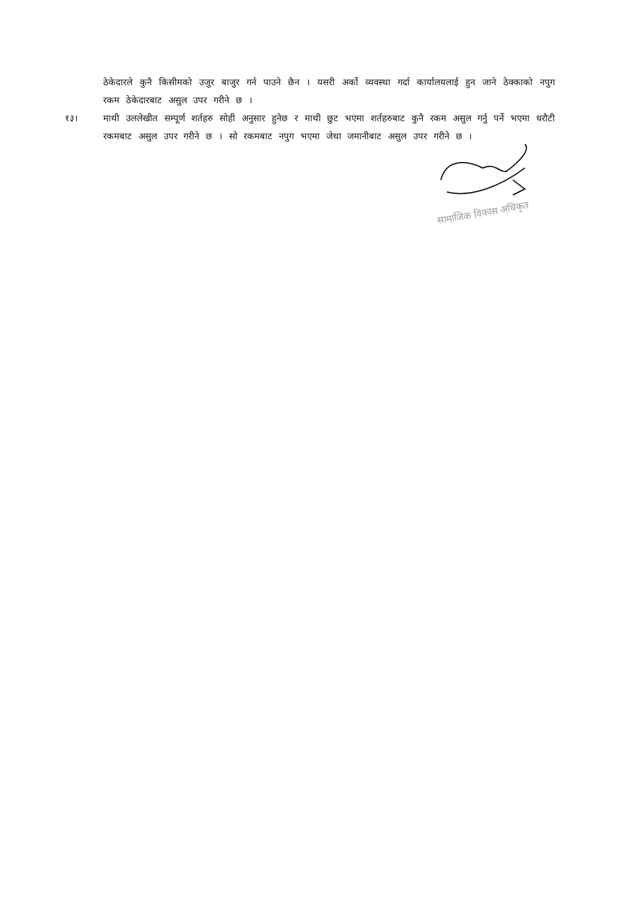ठेकेदारले कुनै किसीमको उजुर बाजुर गर्न पाउने छैन । यसरी अर्को व्यवस्था गर्दा कार्यालयलाई हुन जाने ठेक्काको नपुग रकम ठेकेदारबाट असुल उपर गरीने छ ।
१३। माथी उललेखीत सम्पूर्ण शर्तहरु सोही अनुसार हुनेछ र माथी छुट भएमा शर्तहरुबाट कुनै रकम असुल गर्नु पर्ने भएमा धरौटी रकमबाट असुल उपर गरीने छ । सो रकमबाट नपुग भएमा जेथा जमानीबाट असुल उपर गरीने छ ।
सामाजिक विकास अधिकृत